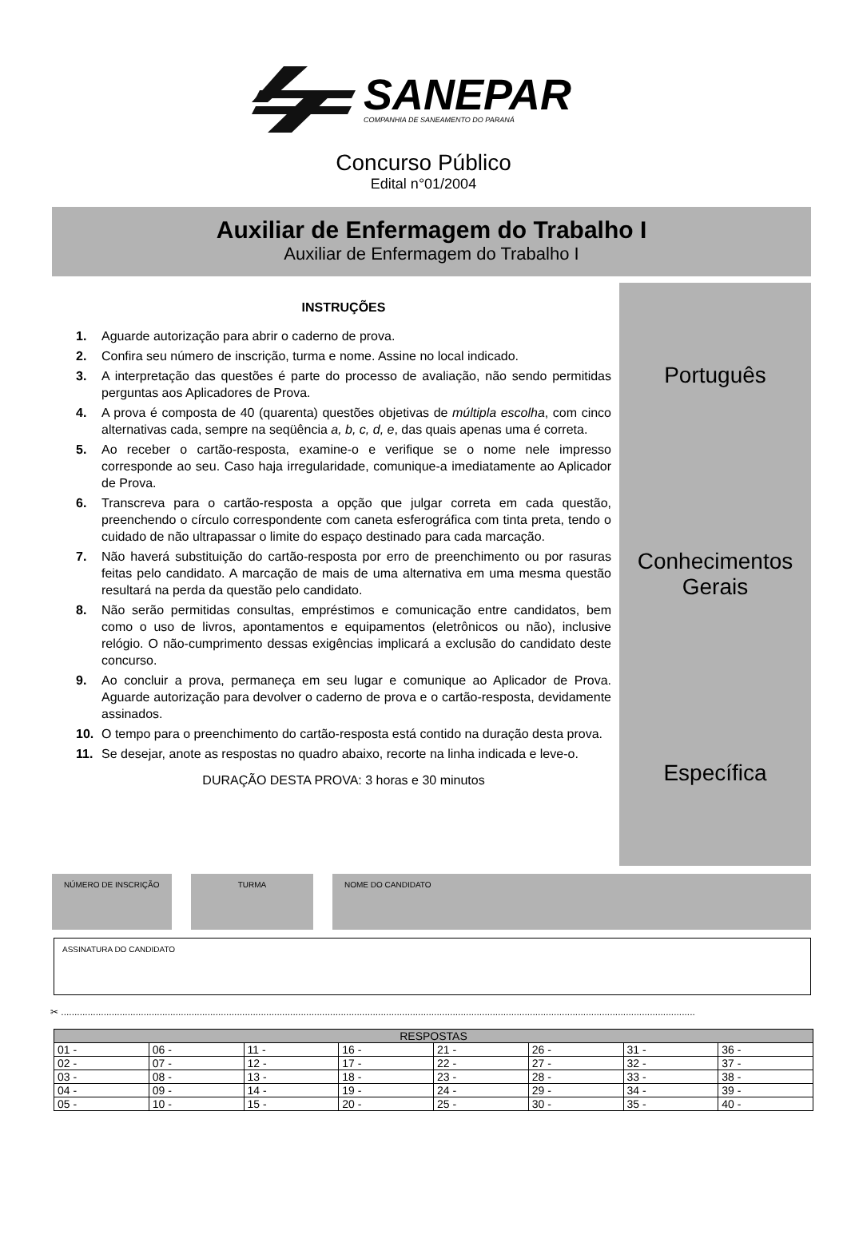SANEPAR
COMPANHIA DE SANEAMENTO DO PARANÁ
Concurso Público
Edital n°01/2004
Auxiliar de Enfermagem do Trabalho I
Auxiliar de Enfermagem do Trabalho I
INSTRUÇÕES
1. Aguarde autorização para abrir o caderno de prova.
2. Confira seu número de inscrição, turma e nome. Assine no local indicado.
3. A interpretação das questões é parte do processo de avaliação, não sendo permitidas perguntas aos Aplicadores de Prova.
4. A prova é composta de 40 (quarenta) questões objetivas de múltipla escolha, com cinco alternativas cada, sempre na seqüência a, b, c, d, e, das quais apenas uma é correta.
5. Ao receber o cartão-resposta, examine-o e verifique se o nome nele impresso corresponde ao seu. Caso haja irregularidade, comunique-a imediatamente ao Aplicador de Prova.
6. Transcreva para o cartão-resposta a opção que julgar correta em cada questão, preenchendo o círculo correspondente com caneta esferográfica com tinta preta, tendo o cuidado de não ultrapassar o limite do espaço destinado para cada marcação.
7. Não haverá substituição do cartão-resposta por erro de preenchimento ou por rasuras feitas pelo candidato. A marcação de mais de uma alternativa em uma mesma questão resultará na perda da questão pelo candidato.
8. Não serão permitidas consultas, empréstimos e comunicação entre candidatos, bem como o uso de livros, apontamentos e equipamentos (eletrônicos ou não), inclusive relógio. O não-cumprimento dessas exigências implicará a exclusão do candidato deste concurso.
9. Ao concluir a prova, permaneça em seu lugar e comunique ao Aplicador de Prova. Aguarde autorização para devolver o caderno de prova e o cartão-resposta, devidamente assinados.
10. O tempo para o preenchimento do cartão-resposta está contido na duração desta prova.
11. Se desejar, anote as respostas no quadro abaixo, recorte na linha indicada e leve-o.
DURAÇÃO DESTA PROVA: 3 horas e 30 minutos
Português
Conhecimentos
Gerais
Específica
NÚMERO DE INSCRIÇÃO TURMA NOME DO CANDIDATO
ASSINATURA DO CANDIDATO
✂ ..............................................................................................................................................................................................................................................
| RESPOSTAS | | | | | | | |
| --- | --- | --- | --- | --- | --- | --- | --- |
| 01 - | 06 - | 11 - | 16 - | 21 - | 26 - | 31 - | 36 - |
| 02 - | 07 - | 12 - | 17 - | 22 - | 27 - | 32 - | 37 - |
| 03 - | 08 - | 13 - | 18 - | 23 - | 28 - | 33 - | 38 - |
| 04 - | 09 - | 14 - | 19 - | 24 - | 29 - | 34 - | 39 - |
| 05 - | 10 - | 15 - | 20 - | 25 - | 30 - | 35 - | 40 - |